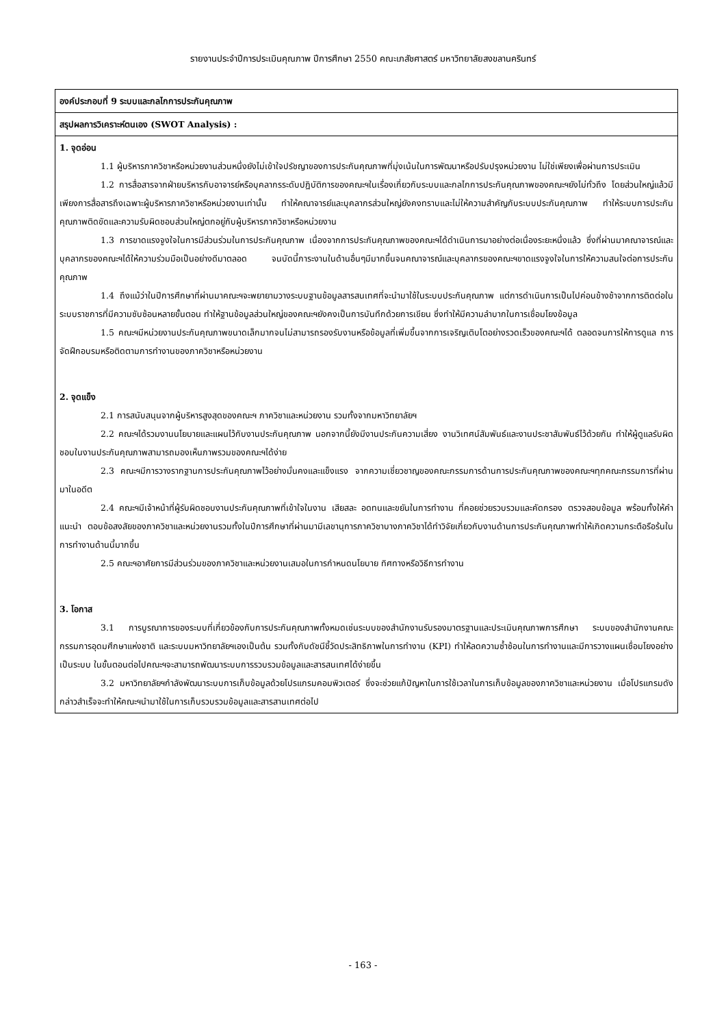รายงานประจำปีการประเมินคุณภาพ ปีการศึกษา 2550 คณะเภสัชศาสตร์ มหาวิทยาลัยสงขลานครินทร์
| องค์ประกอบที่ 9 ระบบและกลไกการประกันคุณภาพ |
| สรุปผลการวิเคราะห์ตนเอง (SWOT Analysis) : |
| 1. จุดอ่อน 1.1 ผู้บริหารภาควิชาหรือหน่วยงานส่วนหนึ่งยังไม่เข้าใจปรัชญาของการประกันคุณภาพที่มุ่งเน้นในการพัฒนาหรือปรับปรุงหน่วยงาน ไม่ใช่เพียงเพื่อผ่านการประเมิน 1.2 การสื่อสารจากฝ่ายบริหารกับอาจารย์หรือบุคลากรระดับปฏิบัติการของคณะฯในเรื่องเกี่ยวกับระบบและกลไกการประกันคุณภาพของคณะฯยังไม่ทั่วถึง โดยส่วนใหญ่แล้วมีเพียงการสื่อสารถึงเฉพาะผู้บริหารภาควิชาหรือหน่วยงานเท่านั้น ทำให้คณาจารย์และบุคลากรส่วนใหญ่ยังคงทราบและไม่ให้ความสำคัญกับระบบประกันคุณภาพ ทำให้ระบบการประกันคุณภาพติดขัดและความรับผิดชอบส่วนใหญ่ตกอยู่กับผู้บริหารภาควิชาหรือหน่วยงาน 1.3 การขาดแรงจูงใจในการมีส่วนร่วมในการประกันคุณภาพ เนื่องจากการประกันคุณภาพของคณะฯได้ดำเนินการมาอย่างต่อเนื่องระยะหนึ่งแล้ว ซึ่งที่ผ่านมาคณาจารณ์และบุคลากรของคณะฯได้ให้ความร่วมมือเป็นอย่างดีมาตลอด จนบัดนี้ภาระงานในด้านอื่นๆมีมากขึ้นจนคณาจารณ์และบุคลากรของคณะฯขาดแรงจูงใจในการให้ความสนใจต่อการประกันคุณภาพ 1.4 ถึงแม้ว่าในปีการศึกษาที่ผ่านมาคณะฯจะพยายามวางระบบฐานข้อมูลสารสนเทศที่จะนำมาใช้ในระบบประกันคุณภาพ แต่การดำเนินการเป็นไปค่อนข้างช้าจากการติดต่อในระบบราชการที่มีความซับซ้อนหลายขั้นตอน ทำให้ฐานข้อมูลส่วนใหญ่ของคณะฯยังคงเป็นการบันทึกด้วยการเขียน ซึ่งทำให้มีความลำบากในการเชื่อมโยงข้อมูล 1.5 คณะฯมีหน่วยงานประกันคุณภาพขนาดเล็กมากจนไม่สามารถรองรับงานหรือข้อมูลที่เพิ่มขึ้นจากการเจริญเติบโตอย่างรวดเร็วของคณะฯได้ ตลอดจนการให้การดูแล การจัดฝึกอบรมหรือติดตามการทำงานของภาควิชาหรือหน่วยงาน 2. จุดแข็ง 2.1 การสนับสนุนจากผู้บริหารสูงสุดของคณะฯ ภาควิชาและหน่วยงาน รวมทั้งจากมหาวิทยาลัยฯ 2.2 คณะฯได้รวมงานนโยบายและแผนไว้กับงานประกันคุณภาพ นอกจากนี้ยังมีงานประกันความเสี่ยง งานวิเทศน์สัมพันธ์และงานประชาสัมพันธ์ไว้ด้วยกัน ทำให้ผู้ดูแลรับผิดชอบในงานประกันคุณภาพสามารถมองเห็นภาพรวมของคณะฯได้ง่าย 2.3 คณะฯมีการวางรากฐานการประกันคุณภาพไว้อย่างมั่นคงและแข็งแรง จากความเชี่ยวชาญของคณะกรรมการด้านการประกันคุณภาพของคณะฯทุกคณะกรรมการที่ผ่านมาในอดีต 2.4 คณะฯมีเจ้าหน้าที่ผู้รับผิดชอบงานประกันคุณภาพที่เข้าใจในงาน เสียสละ อดทนและขยันในการทำงาน ที่คอยช่วยรวบรวมและคัดกรอง ตรวจสอบข้อมูล พร้อมทั้งให้คำแนะนำ ตอบข้อสงสัยของภาควิชาและหน่วยงานรวมทั้งในปีการศึกษาที่ผ่านมามีเลขานุการภาควิชาบางภาควิชาได้ทำวิจัยเกี่ยวกับงานด้านการประกันคุณภาพทำให้เกิดความกระตือรือร้นในการทำงานด้านนี้มากขึ้น 2.5 คณะฯอาศัยการมีส่วนร่วมของภาควิชาและหน่วยงานเสมอในการกำหนดนโยบาย ทิศทางหรือวิธีการทำงาน 3. โอกาส 3.1 การบูรณาการของระบบที่เกี่ยวข้องกับการประกันคุณภาพทั้งหมดเช่นระบบของสำนักงานรับรองมาตรฐานและประเมินคุณภาพการศึกษา ระบบของสำนักงานคณะกรรมการอุดมศึกษาแห่งชาติ และระบบมหาวิทยาลัยฯเองเป็นต้น รวมทั้งกับดัชนีชี้วัดประสิทธิภาพในการทำงาน (KPI) ทำให้ลดความซ้ำซ้อนในการทำงานและมีการวางแผนเชื่อมโยงอย่างเป็นระบบ ในขั้นตอนต่อไปคณะฯจะสามารถพัฒนาระบบการรวบรวมข้อมูลและสารสนเทศได้ง่ายขึ้น 3.2 มหาวิทยาลัยฯกำลังพัฒนาระบบการเก็บข้อมูลด้วยโปรแกรมคอมพิวเตอร์ ซึ่งจะช่วยแก้ปัญหาในการใช้เวลาในการเก็บข้อมูลของภาควิชาและหน่วยงาน เมื่อโปรแกรมดังกล่าวสำเร็จจะทำให้คณะฯนำมาใช้ในการเก็บรวบรวมข้อมูลและสารสานเทศต่อไป |
- 163 -